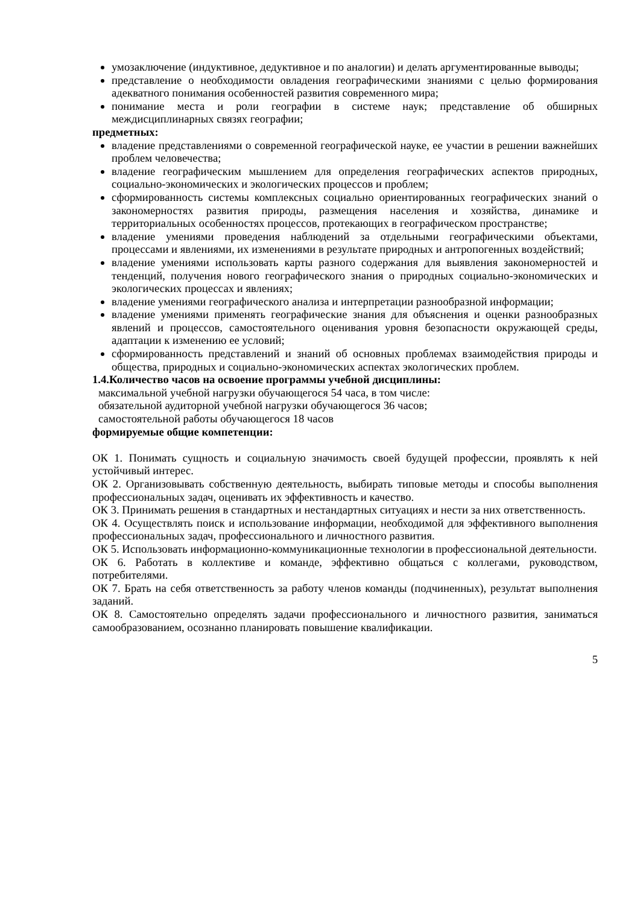умозаключение (индуктивное, дедуктивное и по аналогии) и делать аргументированные выводы;
представление о необходимости овладения географическими знаниями с целью формирования адекватного понимания особенностей развития современного мира;
понимание места и роли географии в системе наук; представление об обширных междисциплинарных связях географии;
предметных:
владение представлениями о современной географической науке, ее участии в решении важнейших проблем человечества;
владение географическим мышлением для определения географических аспектов природных, социально-экономических и экологических процессов и проблем;
сформированность системы комплексных социально ориентированных географических знаний о закономерностях развития природы, размещения населения и хозяйства, динамике и территориальных особенностях процессов, протекающих в географическом пространстве;
владение умениями проведения наблюдений за отдельными географическими объектами, процессами и явлениями, их изменениями в результате природных и антропогенных воздействий;
владение умениями использовать карты разного содержания для выявления закономерностей и тенденций, получения нового географического знания о природных социально-экономических и экологических процессах и явлениях;
владение умениями географического анализа и интерпретации разнообразной информации;
владение умениями применять географические знания для объяснения и оценки разнообразных явлений и процессов, самостоятельного оценивания уровня безопасности окружающей среды, адаптации к изменению ее условий;
сформированность представлений и знаний об основных проблемах взаимодействия природы и общества, природных и социально-экономических аспектах экологических проблем.
1.4.Количество часов на освоение программы учебной дисциплины:
максимальной учебной нагрузки обучающегося 54 часа, в том числе:
обязательной аудиторной учебной нагрузки обучающегося 36 часов;
самостоятельной работы обучающегося 18 часов
формируемые общие компетенции:
ОК 1. Понимать сущность и социальную значимость своей будущей профессии, проявлять к ней устойчивый интерес.
ОК 2. Организовывать собственную деятельность, выбирать типовые методы и способы выполнения профессиональных задач, оценивать их эффективность и качество.
ОК 3. Принимать решения в стандартных и нестандартных ситуациях и нести за них ответственность.
ОК 4. Осуществлять поиск и использование информации, необходимой для эффективного выполнения профессиональных задач, профессионального и личностного развития.
ОК 5. Использовать информационно-коммуникационные технологии в профессиональной деятельности.
ОК 6. Работать в коллективе и команде, эффективно общаться с коллегами, руководством, потребителями.
ОК 7. Брать на себя ответственность за работу членов команды (подчиненных), результат выполнения заданий.
ОК 8. Самостоятельно определять задачи профессионального и личностного развития, заниматься самообразованием, осознанно планировать повышение квалификации.
5